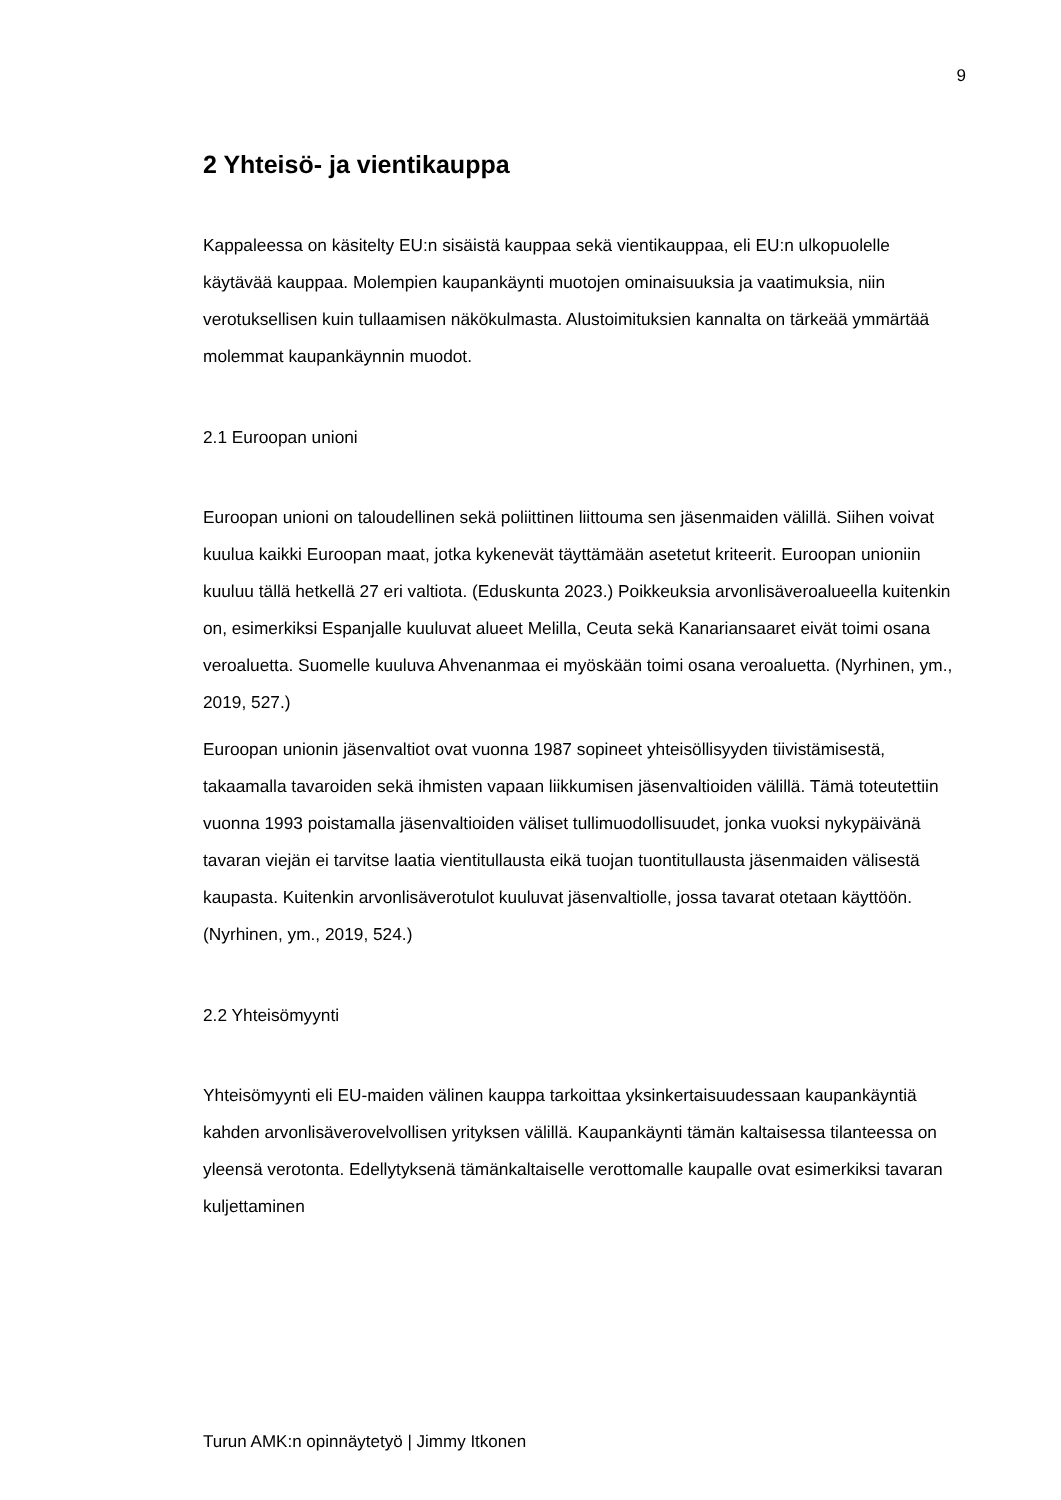9
2 Yhteisö- ja vientikauppa
Kappaleessa on käsitelty EU:n sisäistä kauppaa sekä vientikauppaa, eli EU:n ulkopuolelle käytävää kauppaa. Molempien kaupankäynti muotojen ominaisuuksia ja vaatimuksia, niin verotuksellisen kuin tullaamisen näkökulmasta. Alustoimituksien kannalta on tärkeää ymmärtää molemmat kaupankäynnin muodot.
2.1 Euroopan unioni
Euroopan unioni on taloudellinen sekä poliittinen liittouma sen jäsenmaiden välillä. Siihen voivat kuulua kaikki Euroopan maat, jotka kykenevät täyttämään asetetut kriteerit. Euroopan unioniin kuuluu tällä hetkellä 27 eri valtiota. (Eduskunta 2023.) Poikkeuksia arvonlisäveroalueella kuitenkin on, esimerkiksi Espanjalle kuuluvat alueet Melilla, Ceuta sekä Kanariansaaret eivät toimi osana veroaluetta. Suomelle kuuluva Ahvenanmaa ei myöskään toimi osana veroaluetta. (Nyrhinen, ym., 2019, 527.)
Euroopan unionin jäsenvaltiot ovat vuonna 1987 sopineet yhteisöllisyyden tiivistämisestä, takaamalla tavaroiden sekä ihmisten vapaan liikkumisen jäsenvaltioiden välillä. Tämä toteutettiin vuonna 1993 poistamalla jäsenvaltioiden väliset tullimuodollisuudet, jonka vuoksi nykypäivänä tavaran viejän ei tarvitse laatia vientitullausta eikä tuojan tuontitullausta jäsenmaiden välisestä kaupasta. Kuitenkin arvonlisäverotulot kuuluvat jäsenvaltiolle, jossa tavarat otetaan käyttöön. (Nyrhinen, ym., 2019, 524.)
2.2 Yhteisömyynti
Yhteisömyynti eli EU-maiden välinen kauppa tarkoittaa yksinkertaisuudessaan kaupankäyntiä kahden arvonlisäverovelvollisen yrityksen välillä. Kaupankäynti tämän kaltaisessa tilanteessa on yleensä verotonta. Edellytyksenä tämänkaltaiselle verottomalle kaupalle ovat esimerkiksi tavaran kuljettaminen
Turun AMK:n opinnäytetyö | Jimmy Itkonen